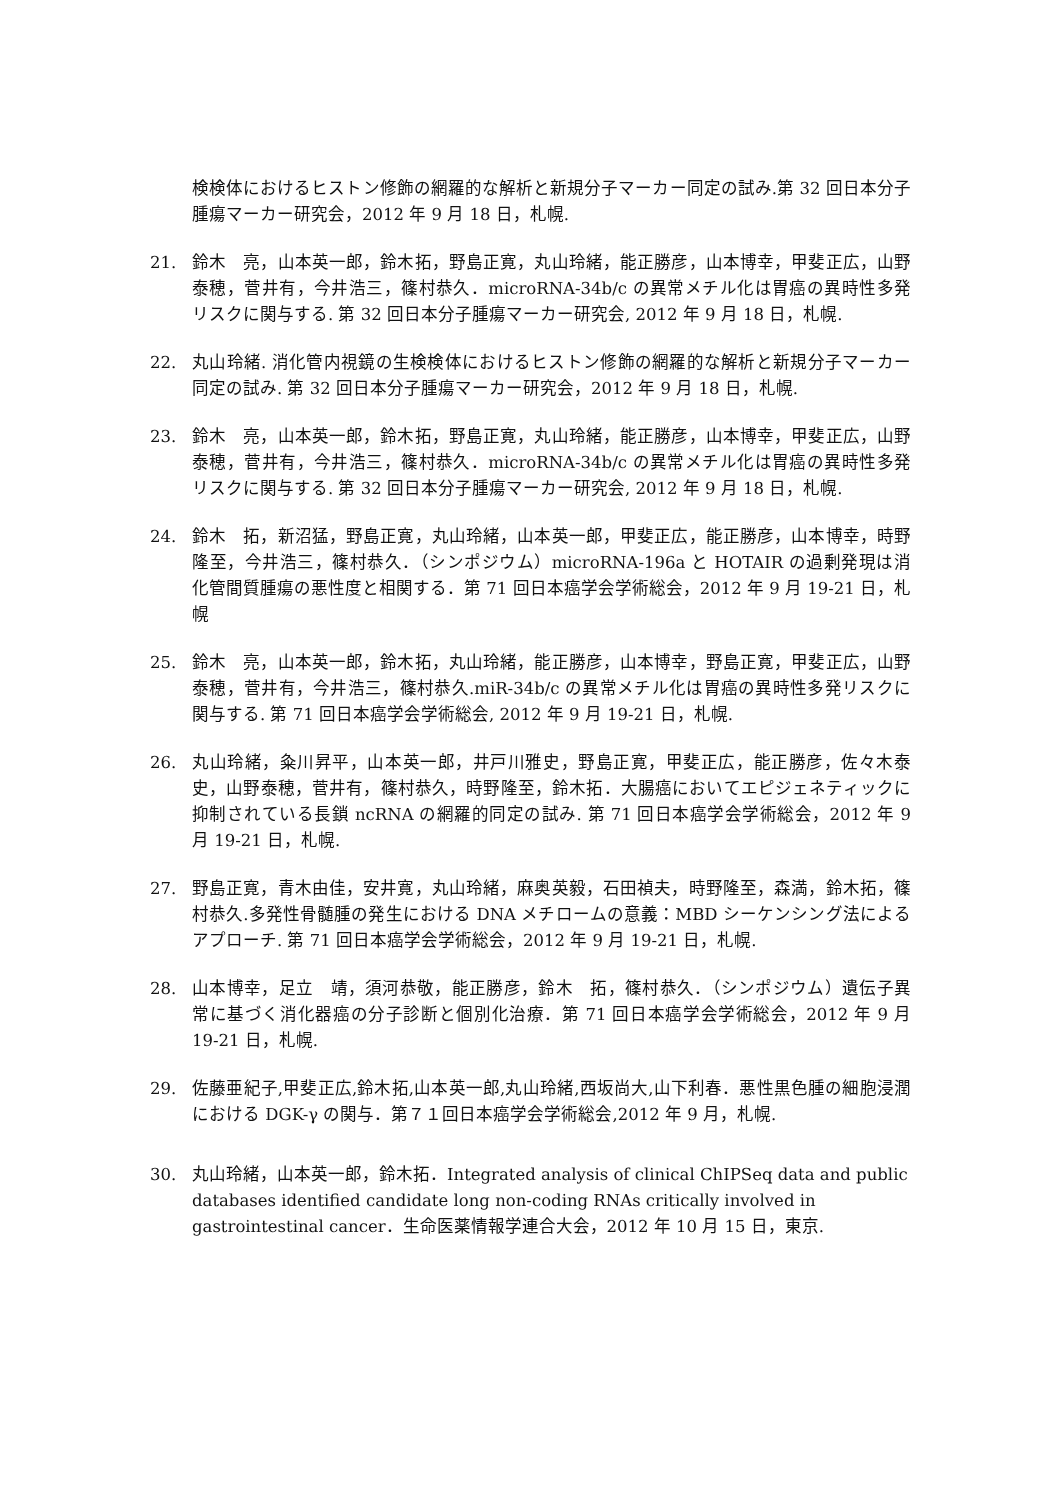検検体におけるヒストン修飾の網羅的な解析と新規分子マーカー同定の試み.第 32 回日本分子腫瘍マーカー研究会，2012 年 9 月 18 日，札幌.
21. 鈴木　亮，山本英一郎，鈴木拓，野島正寛，丸山玲緒，能正勝彦，山本博幸，甲斐正広，山野泰穂，菅井有，今井浩三，篠村恭久．microRNA-34b/c の異常メチル化は胃癌の異時性多発リスクに関与する. 第 32 回日本分子腫瘍マーカー研究会, 2012 年 9 月 18 日，札幌.
22. 丸山玲緒. 消化管内視鏡の生検検体におけるヒストン修飾の網羅的な解析と新規分子マーカー同定の試み. 第 32 回日本分子腫瘍マーカー研究会，2012 年 9 月 18 日，札幌.
23. 鈴木　亮，山本英一郎，鈴木拓，野島正寛，丸山玲緒，能正勝彦，山本博幸，甲斐正広，山野泰穂，菅井有，今井浩三，篠村恭久．microRNA-34b/c の異常メチル化は胃癌の異時性多発リスクに関与する. 第 32 回日本分子腫瘍マーカー研究会, 2012 年 9 月 18 日，札幌.
24. 鈴木　拓，新沼猛，野島正寛，丸山玲緒，山本英一郎，甲斐正広，能正勝彦，山本博幸，時野隆至，今井浩三，篠村恭久．（シンポジウム）microRNA-196a と HOTAIR の過剰発現は消化管間質腫瘍の悪性度と相関する．第 71 回日本癌学会学術総会，2012 年 9 月 19-21 日，札幌
25. 鈴木　亮，山本英一郎，鈴木拓，丸山玲緒，能正勝彦，山本博幸，野島正寛，甲斐正広，山野泰穂，菅井有，今井浩三，篠村恭久.miR-34b/c の異常メチル化は胃癌の異時性多発リスクに関与する. 第 71 回日本癌学会学術総会, 2012 年 9 月 19-21 日，札幌.
26. 丸山玲緒，粂川昇平，山本英一郎，井戸川雅史，野島正寛，甲斐正広，能正勝彦，佐々木泰史，山野泰穂，菅井有，篠村恭久，時野隆至，鈴木拓．大腸癌においてエピジェネティックに抑制されている長鎖 ncRNA の網羅的同定の試み. 第 71 回日本癌学会学術総会，2012 年 9 月 19-21 日，札幌.
27. 野島正寛，青木由佳，安井寛，丸山玲緒，麻奥英毅，石田禎夫，時野隆至，森満，鈴木拓，篠村恭久.多発性骨髄腫の発生における DNA メチロームの意義：MBD シーケンシング法によるアプローチ. 第 71 回日本癌学会学術総会，2012 年 9 月 19-21 日，札幌.
28. 山本博幸，足立　靖，須河恭敬，能正勝彦，鈴木　拓，篠村恭久．（シンポジウム）遺伝子異常に基づく消化器癌の分子診断と個別化治療．第 71 回日本癌学会学術総会，2012 年 9 月 19-21 日，札幌.
29. 佐藤亜紀子,甲斐正広,鈴木拓,山本英一郎,丸山玲緒,西坂尚大,山下利春．悪性黒色腫の細胞浸潤における DGK-γ の関与．第７１回日本癌学会学術総会,2012 年 9 月，札幌.
30. 丸山玲緒，山本英一郎，鈴木拓．Integrated analysis of clinical ChIPSeq data and public databases identified candidate long non-coding RNAs critically involved in gastrointestinal cancer．生命医薬情報学連合大会，2012 年 10 月 15 日，東京.